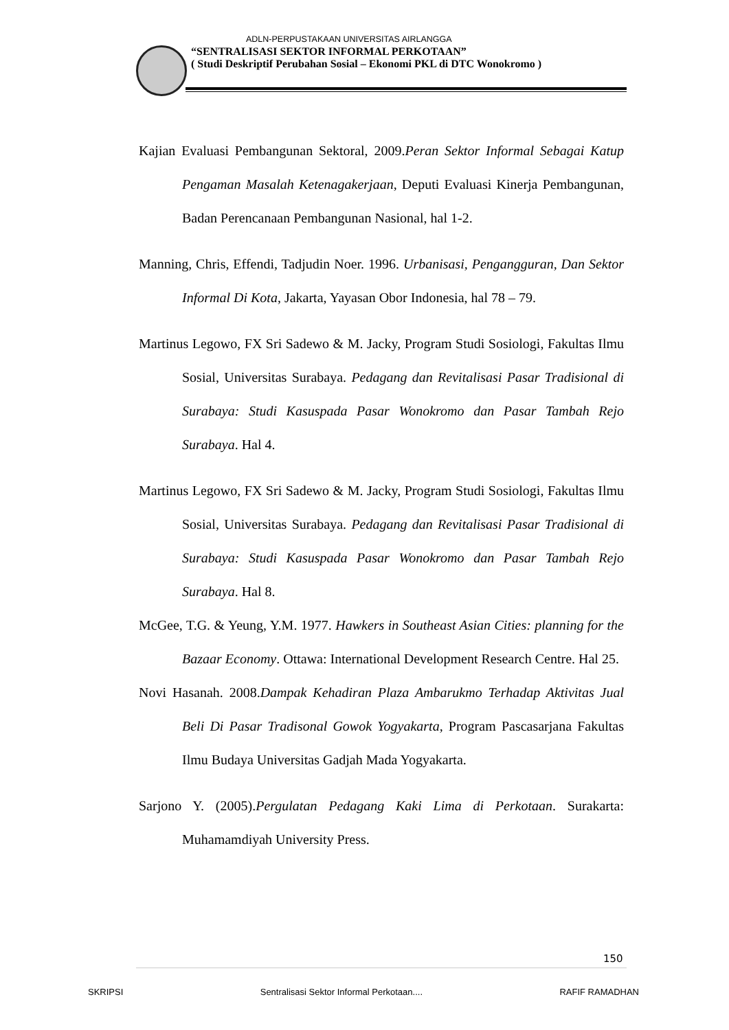ADLN-PERPUSTAKAAN UNIVERSITAS AIRLANGGA
“SENTRALISASI SEKTOR INFORMAL PERKOTAAN”
( Studi Deskriptif Perubahan Sosial – Ekonomi PKL di DTC Wonokromo )
Kajian Evaluasi Pembangunan Sektoral, 2009.Peran Sektor Informal Sebagai Katup Pengaman Masalah Ketenagakerjaan, Deputi Evaluasi Kinerja Pembangunan, Badan Perencanaan Pembangunan Nasional, hal 1-2.
Manning, Chris, Effendi, Tadjudin Noer. 1996. Urbanisasi, Pengangguran, Dan Sektor Informal Di Kota, Jakarta, Yayasan Obor Indonesia, hal 78 – 79.
Martinus Legowo, FX Sri Sadewo & M. Jacky, Program Studi Sosiologi, Fakultas Ilmu Sosial, Universitas Surabaya. Pedagang dan Revitalisasi Pasar Tradisional di Surabaya: Studi Kasuspada Pasar Wonokromo dan Pasar Tambah Rejo Surabaya. Hal 4.
Martinus Legowo, FX Sri Sadewo & M. Jacky, Program Studi Sosiologi, Fakultas Ilmu Sosial, Universitas Surabaya. Pedagang dan Revitalisasi Pasar Tradisional di Surabaya: Studi Kasuspada Pasar Wonokromo dan Pasar Tambah Rejo Surabaya. Hal 8.
McGee, T.G. & Yeung, Y.M. 1977. Hawkers in Southeast Asian Cities: planning for the Bazaar Economy. Ottawa: International Development Research Centre. Hal 25.
Novi Hasanah. 2008.Dampak Kehadiran Plaza Ambarukmo Terhadap Aktivitas Jual Beli Di Pasar Tradisonal Gowok Yogyakarta, Program Pascasarjana Fakultas Ilmu Budaya Universitas Gadjah Mada Yogyakarta.
Sarjono Y. (2005).Pergulatan Pedagang Kaki Lima di Perkotaan. Surakarta: Muhamamdiyah University Press.
150
SKRIPSI Sentralisasi Sektor Informal Perkotaan.... RAFIF RAMADHAN